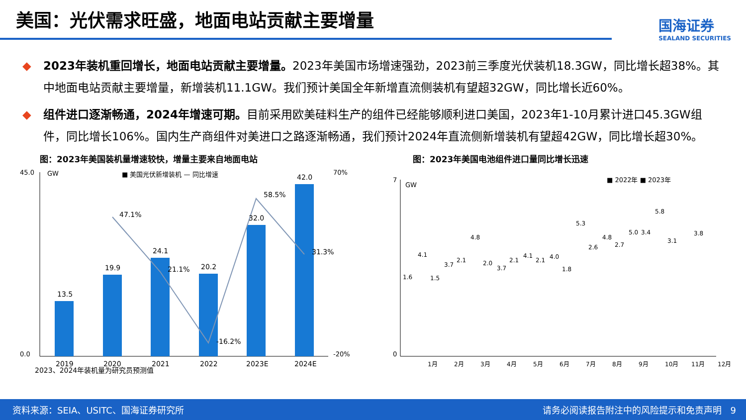美国：光伏需求旺盛，地面电站贡献主要增量
国海证券
SEALAND SECURITIES
◆ 2023年装机重回增长，地面电站贡献主要增量。2023年美国市场增速强劲，2023前三季度光伏装机18.3GW，同比增长超38%。其中地面电站贡献主要增量，新增装机11.1GW。我们预计美国全年新增直流侧装机有望超32GW，同比增长近60%。
◆ 组件进口逐渐畅通，2024年增速可期。目前采用欧美硅料生产的组件已经能够顺利进口美国，2023年1-10月累计进口45.3GW组件，同比增长106%。国内生产商组件对美进口之路逐渐畅通，我们预计2024年直流侧新增装机有望超42GW，同比增长超30%。
图：2023年美国装机量增速较快，增量主要来自地面电站
GW
■ 美国光伏新增装机 — 同比增速
45.0
0.0
70%
-20%
13.5
19.9
24.1
20.2
32.0
42.0
47.1%
21.1%
-16.2%
58.5%
31.3%
2019
2020
2021
2022
2023E
2024E
2023、2024年装机量为研究员预测值
图：2023年美国电池组件进口量同比增长迅速
GW
■ 2022年 ■ 2023年
7
0
1.6
4.1
1月
1.5
3.7
2月
2.1
4.8
3月
2.0
3.7
4月
2.1
4.1
5月
2.1
4.0
6月
1.8
5.3
7月
2.6
4.8
8月
2.7
5.0
9月
3.4
5.8
10月
3.1
11月
3.8
12月
资料来源：SEIA、USITC、国海证券研究所 请务必阅读报告附注中的风险提示和免责声明 9